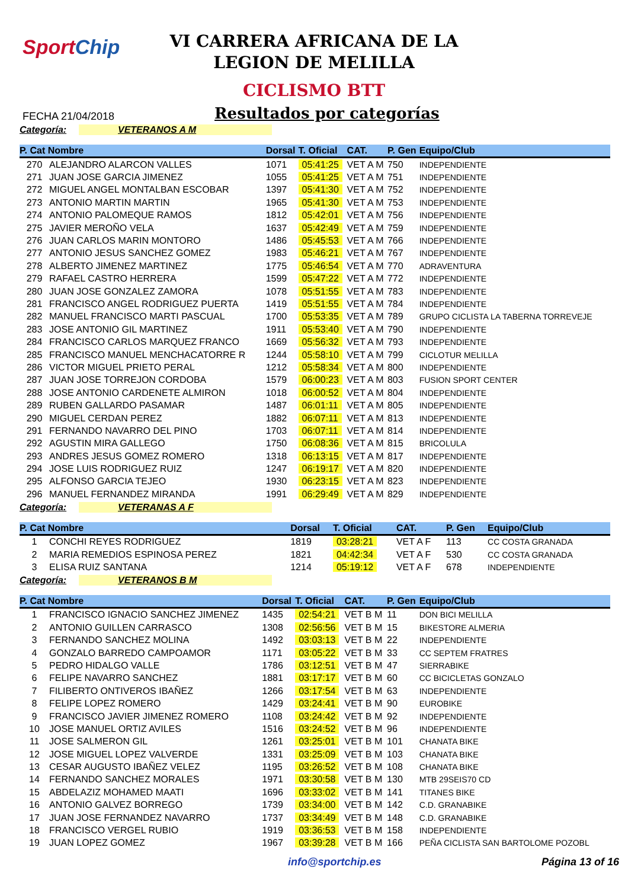SportChip
VI CARRERA AFRICANA DE LA
LEGION DE MELILLA
CICLISMO BTT
FECHA 21/04/2018 Resultados por categorías
Categoría: VETERANOS A M
| P. Cat Nombre | | Dorsal | T. Oficial | CAT. | P. Gen | Equipo/Club |
| --- | --- | --- | --- | --- | --- | --- |
| 270 | ALEJANDRO ALARCON VALLES | 1071 | 05:41:25 | VET A M | 750 | INDEPENDIENTE |
| 271 | JUAN JOSE GARCIA JIMENEZ | 1055 | 05:41:25 | VET A M | 751 | INDEPENDIENTE |
| 272 | MIGUEL ANGEL MONTALBAN ESCOBAR | 1397 | 05:41:30 | VET A M | 752 | INDEPENDIENTE |
| 273 | ANTONIO MARTIN MARTIN | 1965 | 05:41:30 | VET A M | 753 | INDEPENDIENTE |
| 274 | ANTONIO PALOMEQUE RAMOS | 1812 | 05:42:01 | VET A M | 756 | INDEPENDIENTE |
| 275 | JAVIER MEROÑO VELA | 1637 | 05:42:49 | VET A M | 759 | INDEPENDIENTE |
| 276 | JUAN CARLOS MARIN MONTORO | 1486 | 05:45:53 | VET A M | 766 | INDEPENDIENTE |
| 277 | ANTONIO JESUS SANCHEZ GOMEZ | 1983 | 05:46:21 | VET A M | 767 | INDEPENDIENTE |
| 278 | ALBERTO JIMENEZ MARTINEZ | 1775 | 05:46:54 | VET A M | 770 | ADRAVENTURA |
| 279 | RAFAEL CASTRO HERRERA | 1599 | 05:47:22 | VET A M | 772 | INDEPENDIENTE |
| 280 | JUAN JOSE GONZALEZ ZAMORA | 1078 | 05:51:55 | VET A M | 783 | INDEPENDIENTE |
| 281 | FRANCISCO ANGEL RODRIGUEZ PUERTA | 1419 | 05:51:55 | VET A M | 784 | INDEPENDIENTE |
| 282 | MANUEL FRANCISCO MARTI PASCUAL | 1700 | 05:53:35 | VET A M | 789 | GRUPO CICLISTA LA TABERNA TORREVEJE |
| 283 | JOSE ANTONIO GIL MARTINEZ | 1911 | 05:53:40 | VET A M | 790 | INDEPENDIENTE |
| 284 | FRANCISCO CARLOS MARQUEZ FRANCO | 1669 | 05:56:32 | VET A M | 793 | INDEPENDIENTE |
| 285 | FRANCISCO MANUEL MENCHACATORRE R | 1244 | 05:58:10 | VET A M | 799 | CICLOTUR MELILLA |
| 286 | VICTOR MIGUEL PRIETO PERAL | 1212 | 05:58:34 | VET A M | 800 | INDEPENDIENTE |
| 287 | JUAN JOSE TORREJON CORDOBA | 1579 | 06:00:23 | VET A M | 803 | FUSION SPORT CENTER |
| 288 | JOSE ANTONIO CARDENETE ALMIRON | 1018 | 06:00:52 | VET A M | 804 | INDEPENDIENTE |
| 289 | RUBEN GALLARDO PASAMAR | 1487 | 06:01:11 | VET A M | 805 | INDEPENDIENTE |
| 290 | MIGUEL CERDAN PEREZ | 1882 | 06:07:11 | VET A M | 813 | INDEPENDIENTE |
| 291 | FERNANDO NAVARRO DEL PINO | 1703 | 06:07:11 | VET A M | 814 | INDEPENDIENTE |
| 292 | AGUSTIN MIRA GALLEGO | 1750 | 06:08:36 | VET A M | 815 | BRICOLULA |
| 293 | ANDRES JESUS GOMEZ ROMERO | 1318 | 06:13:15 | VET A M | 817 | INDEPENDIENTE |
| 294 | JOSE LUIS RODRIGUEZ RUIZ | 1247 | 06:19:17 | VET A M | 820 | INDEPENDIENTE |
| 295 | ALFONSO GARCIA TEJEO | 1930 | 06:23:15 | VET A M | 823 | INDEPENDIENTE |
| 296 | MANUEL FERNANDEZ MIRANDA | 1991 | 06:29:49 | VET A M | 829 | INDEPENDIENTE |
Categoría: VETERANAS A F
| P. Cat Nombre | | Dorsal | T. Oficial | CAT. | P. Gen | Equipo/Club |
| --- | --- | --- | --- | --- | --- | --- |
| 1 | CONCHI REYES RODRIGUEZ | 1819 | 03:28:21 | VET A F | 113 | CC COSTA GRANADA |
| 2 | MARIA REMEDIOS ESPINOSA PEREZ | 1821 | 04:42:34 | VET A F | 530 | CC COSTA GRANADA |
| 3 | ELISA RUIZ SANTANA | 1214 | 05:19:12 | VET A F | 678 | INDEPENDIENTE |
Categoría: VETERANOS B M
| P. Cat Nombre | | Dorsal | T. Oficial | CAT. | P. Gen | Equipo/Club |
| --- | --- | --- | --- | --- | --- | --- |
| 1 | FRANCISCO IGNACIO SANCHEZ JIMENEZ | 1435 | 02:54:21 | VET B M | 11 | DON BICI MELILLA |
| 2 | ANTONIO GUILLEN CARRASCO | 1308 | 02:56:56 | VET B M | 15 | BIKESTORE ALMERIA |
| 3 | FERNANDO SANCHEZ MOLINA | 1492 | 03:03:13 | VET B M | 22 | INDEPENDIENTE |
| 4 | GONZALO BARREDO CAMPOAMOR | 1171 | 03:05:22 | VET B M | 33 | CC SEPTEM FRATRES |
| 5 | PEDRO HIDALGO VALLE | 1786 | 03:12:51 | VET B M | 47 | SIERRABIKE |
| 6 | FELIPE NAVARRO SANCHEZ | 1881 | 03:17:17 | VET B M | 60 | CC BICICLETAS GONZALO |
| 7 | FILIBERTO ONTIVEROS IBAÑEZ | 1266 | 03:17:54 | VET B M | 63 | INDEPENDIENTE |
| 8 | FELIPE LOPEZ ROMERO | 1429 | 03:24:41 | VET B M | 90 | EUROBIKE |
| 9 | FRANCISCO JAVIER JIMENEZ ROMERO | 1108 | 03:24:42 | VET B M | 92 | INDEPENDIENTE |
| 10 | JOSE MANUEL ORTIZ AVILES | 1516 | 03:24:52 | VET B M | 96 | INDEPENDIENTE |
| 11 | JOSE SALMERON GIL | 1261 | 03:25:01 | VET B M | 101 | CHANATA BIKE |
| 12 | JOSE MIGUEL LOPEZ VALVERDE | 1331 | 03:25:09 | VET B M | 103 | CHANATA BIKE |
| 13 | CESAR AUGUSTO IBAÑEZ VELEZ | 1195 | 03:26:52 | VET B M | 108 | CHANATA BIKE |
| 14 | FERNANDO SANCHEZ MORALES | 1971 | 03:30:58 | VET B M | 130 | MTB 29SEIS70 CD |
| 15 | ABDELAZIZ MOHAMED MAATI | 1696 | 03:33:02 | VET B M | 141 | TITANES BIKE |
| 16 | ANTONIO GALVEZ BORREGO | 1739 | 03:34:00 | VET B M | 142 | C.D. GRANABIKE |
| 17 | JUAN JOSE FERNANDEZ NAVARRO | 1737 | 03:34:49 | VET B M | 148 | C.D. GRANABIKE |
| 18 | FRANCISCO VERGEL RUBIO | 1919 | 03:36:53 | VET B M | 158 | INDEPENDIENTE |
| 19 | JUAN LOPEZ GOMEZ | 1967 | 03:39:28 | VET B M | 166 | PEÑA CICLISTA SAN BARTOLOME POZOBL |
info@sportchip.es Página 13 of 16